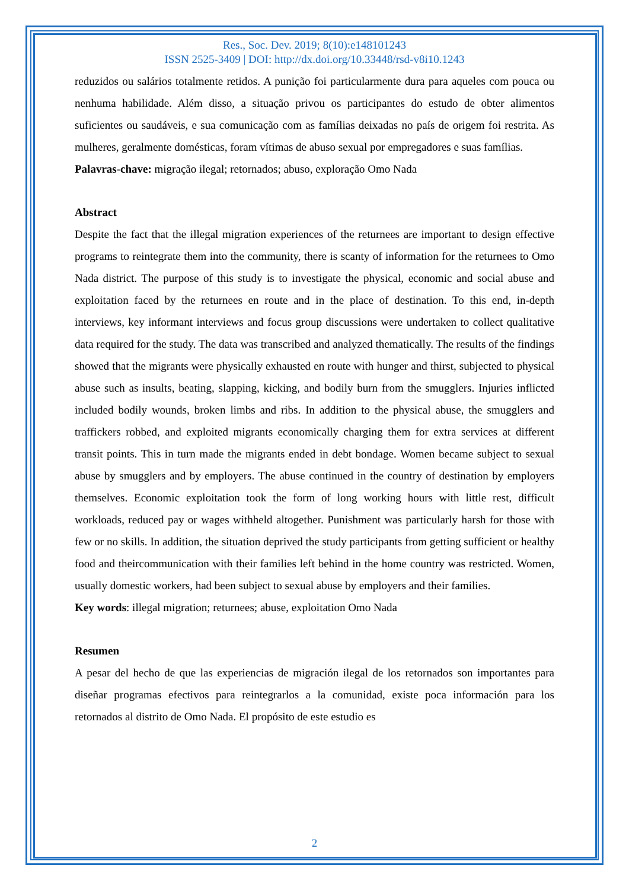Res., Soc. Dev. 2019; 8(10):e148101243
ISSN 2525-3409 | DOI: http://dx.doi.org/10.33448/rsd-v8i10.1243
reduzidos ou salários totalmente retidos. A punição foi particularmente dura para aqueles com pouca ou nenhuma habilidade. Além disso, a situação privou os participantes do estudo de obter alimentos suficientes ou saudáveis, e sua comunicação com as famílias deixadas no país de origem foi restrita. As mulheres, geralmente domésticas, foram vítimas de abuso sexual por empregadores e suas famílias.
Palavras-chave: migração ilegal; retornados; abuso, exploração Omo Nada
Abstract
Despite the fact that the illegal migration experiences of the returnees are important to design effective programs to reintegrate them into the community, there is scanty of information for the returnees to Omo Nada district. The purpose of this study is to investigate the physical, economic and social abuse and exploitation faced by the returnees en route and in the place of destination. To this end, in-depth interviews, key informant interviews and focus group discussions were undertaken to collect qualitative data required for the study. The data was transcribed and analyzed thematically. The results of the findings showed that the migrants were physically exhausted en route with hunger and thirst, subjected to physical abuse such as insults, beating, slapping, kicking, and bodily burn from the smugglers. Injuries inflicted included bodily wounds, broken limbs and ribs. In addition to the physical abuse, the smugglers and traffickers robbed, and exploited migrants economically charging them for extra services at different transit points. This in turn made the migrants ended in debt bondage. Women became subject to sexual abuse by smugglers and by employers. The abuse continued in the country of destination by employers themselves. Economic exploitation took the form of long working hours with little rest, difficult workloads, reduced pay or wages withheld altogether. Punishment was particularly harsh for those with few or no skills. In addition, the situation deprived the study participants from getting sufficient or healthy food and theircommunication with their families left behind in the home country was restricted. Women, usually domestic workers, had been subject to sexual abuse by employers and their families.
Key words: illegal migration; returnees; abuse, exploitation Omo Nada
Resumen
A pesar del hecho de que las experiencias de migración ilegal de los retornados son importantes para diseñar programas efectivos para reintegrarlos a la comunidad, existe poca información para los retornados al distrito de Omo Nada. El propósito de este estudio es
2